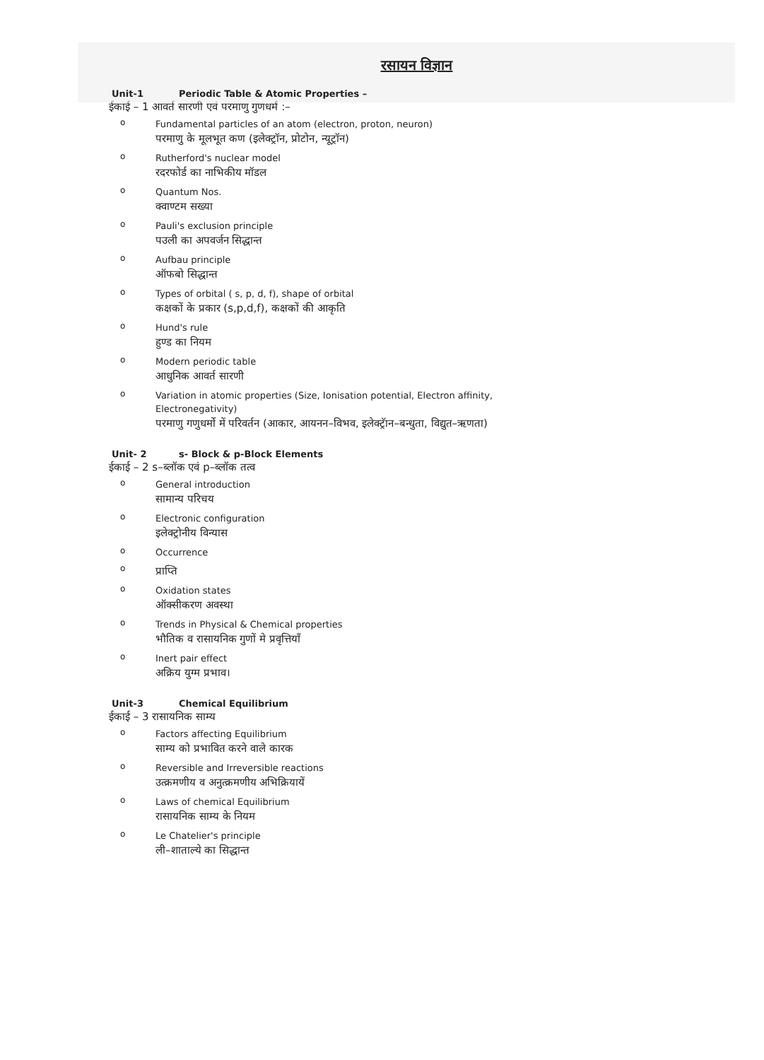रसायन विज्ञान
Unit-1 Periodic Table & Atomic Properties –
ईकाई – 1 आवर्त सारणी एवं परमाणु गुणधर्म :–
o
Fundamental particles of an atom (electron, proton, neuron)
परमाणु के मूलभूत कण (इलेक्ट्रॉन, प्रोटोन, न्यूट्रॉन)
o
Rutherford's nuclear model
रदरफोर्ड का नाभिकीय मॉडल
o
Quantum Nos.
क्वाण्टम सख्या
o
Pauli's exclusion principle
पउली का अपवर्जन सिद्धान्त
o
Aufbau principle
ऑफबो सिद्धान्त
o
Types of orbital ( s, p, d, f), shape of orbital
कक्षकों के प्रकार (s,p,d,f), कक्षकों की आकृति
o
Hund's rule
हुण्ड का नियम
o
Modern periodic table
आधुनिक आवर्त सारणी
o
Variation in atomic properties (Size, Ionisation potential, Electron affinity,
Electronegativity)
परमाणु गणुधर्मो में परिवर्तन (आकार, आयनन–विभव, इलेक्ट्रॅान–बन्धुता, विद्युत–ऋणता)
Unit- 2 s- Block & p-Block Elements
ईकाई – 2 s–ब्लॉक एवं p–ब्लॉक तत्व
o
General introduction
सामान्य परिचय
o
Electronic configuration
इलेक्ट्रोनीय विन्यास
o
Occurrence
o
प्राप्ति
o
Oxidation states
ऑक्सीकरण अवस्था
o
Trends in Physical & Chemical properties
भौतिक व रासायनिक गुणों मे प्रवृत्तियॉं
o
Inert pair effect
अक्रिय युग्म प्रभाव।
Unit-3 Chemical Equilibrium
ईकाई – 3 रासायनिक साम्य
o
Factors affecting Equilibrium
साम्य को प्रभावित करने वाले कारक
o
Reversible and Irreversible reactions
उत्क्रमणीय व अनुत्क्रमणीय अभिक्रियायें
o
Laws of chemical Equilibrium
रासायनिक साम्य के नियम
o
Le Chatelier's principle
ली–शाताल्ये का सिद्धान्त